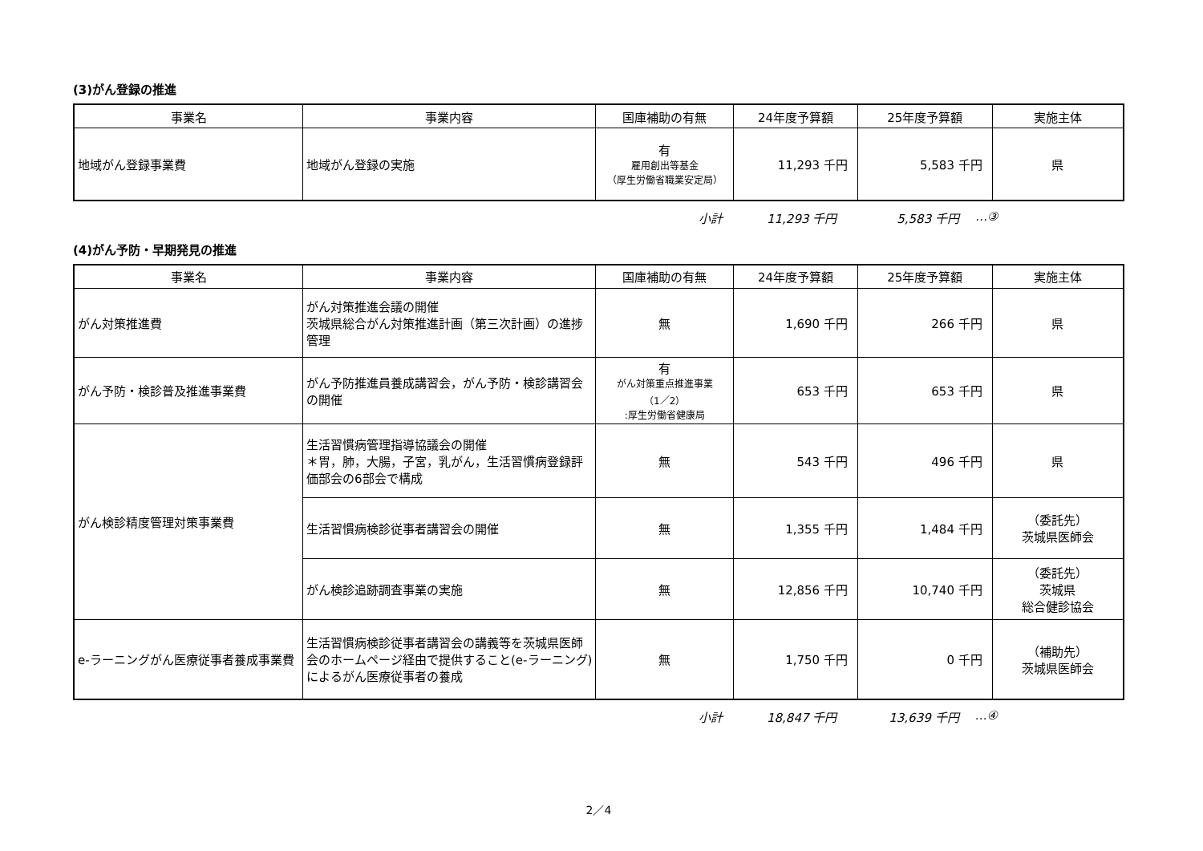(3)がん登録の推進
| 事業名 | 事業内容 | 国庫補助の有無 | 24年度予算額 | 25年度予算額 | 実施主体 |
| --- | --- | --- | --- | --- | --- |
| 地域がん登録事業費 | 地域がん登録の実施 | 有 雇用創出等基金 （厚生労働省職業安定局） | 11,293 千円 | 5,583 千円 | 県 |
小計 11,293 千円 5,583 千円 …③
(4)がん予防・早期発見の推進
| 事業名 | 事業内容 | 国庫補助の有無 | 24年度予算額 | 25年度予算額 | 実施主体 |
| --- | --- | --- | --- | --- | --- |
| がん対策推進費 | がん対策推進会議の開催 茨城県総合がん対策推進計画（第三次計画）の進捗管理 | 無 | 1,690 千円 | 266 千円 | 県 |
| がん予防・検診普及推進事業費 | がん予防推進員養成講習会，がん予防・検診講習会の開催 | 有 がん対策重点推進事業 （1／2） :厚生労働省健康局 | 653 千円 | 653 千円 | 県 |
| がん検診精度管理対策事業費 | 生活習慣病管理指導協議会の開催 ＊胃，肺，大腸，子宮，乳がん，生活習慣病登録評価部会の6部会で構成 | 無 | 543 千円 | 496 千円 | 県 |
| | 生活習慣病検診従事者講習会の開催 | 無 | 1,355 千円 | 1,484 千円 | （委託先） 茨城県医師会 |
| | がん検診追跡調査事業の実施 | 無 | 12,856 千円 | 10,740 千円 | （委託先） 茨城県 総合健診協会 |
| e-ラーニングがん医療従事者養成事業費 | 生活習慣病検診従事者講習会の講義等を茨城県医師会のホームページ経由で提供すること(e-ラーニング)によるがん医療従事者の養成 | 無 | 1,750 千円 | 0 千円 | （補助先） 茨城県医師会 |
小計 18,847 千円 13,639 千円 …④
2／4